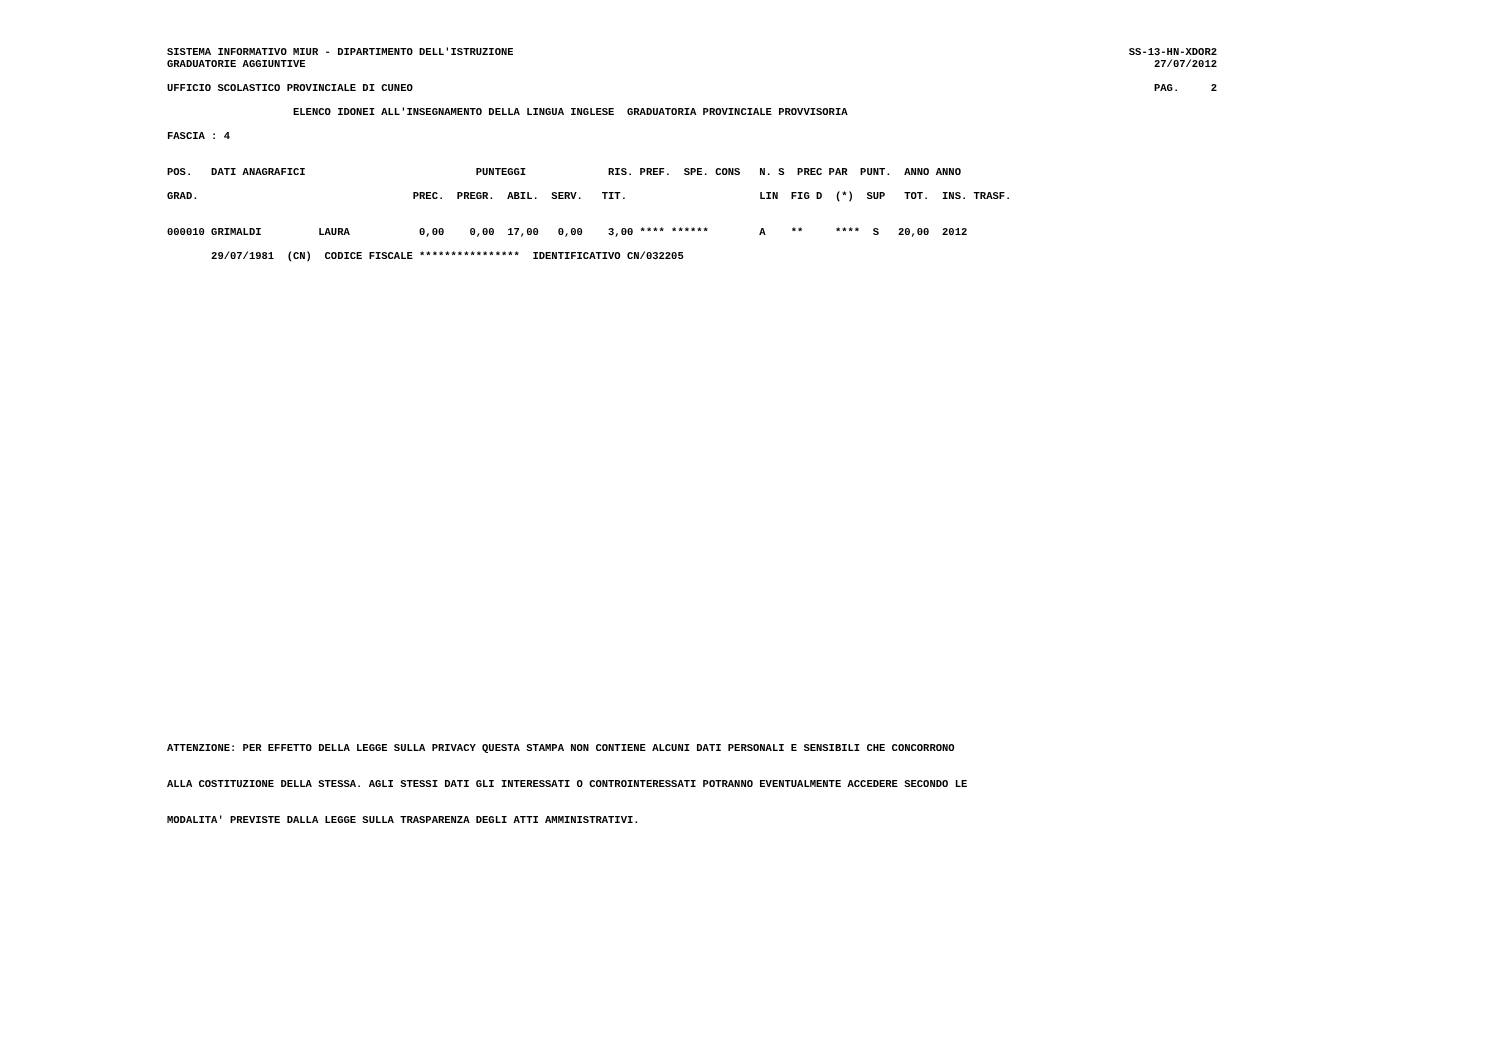SISTEMA INFORMATIVO MIUR - DIPARTIMENTO DELL'ISTRUZIONE
GRADUATORIE AGGIUNTIVE
SS-13-HN-XDOR2
27/07/2012
UFFICIO SCOLASTICO PROVINCIALE DI CUNEO
PAG.     2
                    ELENCO IDONEI ALL'INSEGNAMENTO DELLA LINGUA INGLESE  GRADUATORIA PROVINCIALE PROVVISORIA
FASCIA : 4
POS.   DATI ANAGRAFICI                           PUNTEGGI             RIS. PREF.  SPE. CONS   N. S  PREC PAR  PUNT.  ANNO ANNO
GRAD.                                  PREC.  PREGR.  ABIL.  SERV.   TIT.                     LIN  FIG D  (*)  SUP   TOT.  INS. TRASF.
000010 GRIMALDI         LAURA           0,00    0,00  17,00   0,00    3,00 **** ******        A    **     ****  S   20,00  2012
       29/07/1981  (CN)  CODICE FISCALE ****************  IDENTIFICATIVO CN/032205
ATTENZIONE: PER EFFETTO DELLA LEGGE SULLA PRIVACY QUESTA STAMPA NON CONTIENE ALCUNI DATI PERSONALI E SENSIBILI CHE CONCORRONO
ALLA COSTITUZIONE DELLA STESSA. AGLI STESSI DATI GLI INTERESSATI O CONTROINTERESSATI POTRANNO EVENTUALMENTE ACCEDERE SECONDO LE
MODALITA' PREVISTE DALLA LEGGE SULLA TRASPARENZA DEGLI ATTI AMMINISTRATIVI.